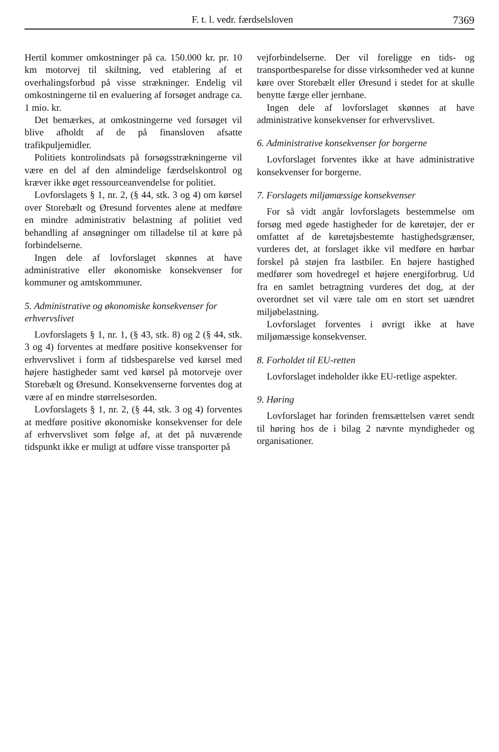F. t. l. vedr. færdselsloven 7369
Hertil kommer omkostninger på ca. 150.000 kr. pr. 10 km motorvej til skiltning, ved etablering af et overhalingsforbud på visse strækninger. Endelig vil omkostningerne til en evaluering af forsøget andrage ca. 1 mio. kr.
Det bemærkes, at omkostningerne ved forsøget vil blive afholdt af de på finansloven afsatte trafikpuljemidler.
Politiets kontrolindsats på forsøgsstrækningerne vil være en del af den almindelige færdselskontrol og kræver ikke øget ressourceanvendelse for politiet.
Lovforslagets § 1, nr. 2, (§ 44, stk. 3 og 4) om kørsel over Storebælt og Øresund forventes alene at medføre en mindre administrativ belastning af politiet ved behandling af ansøgninger om tilladelse til at køre på forbindelserne.
Ingen dele af lovforslaget skønnes at have administrative eller økonomiske konsekvenser for kommuner og amtskommuner.
5. Administrative og økonomiske konsekvenser for erhvervslivet
Lovforslagets § 1, nr. 1, (§ 43, stk. 8) og 2 (§ 44, stk. 3 og 4) forventes at medføre positive konsekvenser for erhvervslivet i form af tidsbesparelse ved kørsel med højere hastigheder samt ved kørsel på motorveje over Storebælt og Øresund. Konsekvenserne forventes dog at være af en mindre størrelsesorden.
Lovforslagets § 1, nr. 2, (§ 44, stk. 3 og 4) forventes at medføre positive økonomiske konsekvenser for dele af erhvervslivet som følge af, at det på nuværende tidspunkt ikke er muligt at udføre visse transporter på
vejforbindelserne. Der vil foreligge en tids- og transportbesparelse for disse virksomheder ved at kunne køre over Storebælt eller Øresund i stedet for at skulle benytte færge eller jernbane.
Ingen dele af lovforslaget skønnes at have administrative konsekvenser for erhvervslivet.
6. Administrative konsekvenser for borgerne
Lovforslaget forventes ikke at have administrative konsekvenser for borgerne.
7. Forslagets miljømæssige konsekvenser
For så vidt angår lovforslagets bestemmelse om forsøg med øgede hastigheder for de køretøjer, der er omfattet af de køretøjsbestemte hastighedsgrænser, vurderes det, at forslaget ikke vil medføre en hørbar forskel på støjen fra lastbiler. En højere hastighed medfører som hovedregel et højere energiforbrug. Ud fra en samlet betragtning vurderes det dog, at der overordnet set vil være tale om en stort set uændret miljøbelastning.
Lovforslaget forventes i øvrigt ikke at have miljømæssige konsekvenser.
8. Forholdet til EU-retten
Lovforslaget indeholder ikke EU-retlige aspekter.
9. Høring
Lovforslaget har forinden fremsættelsen været sendt til høring hos de i bilag 2 nævnte myndigheder og organisationer.